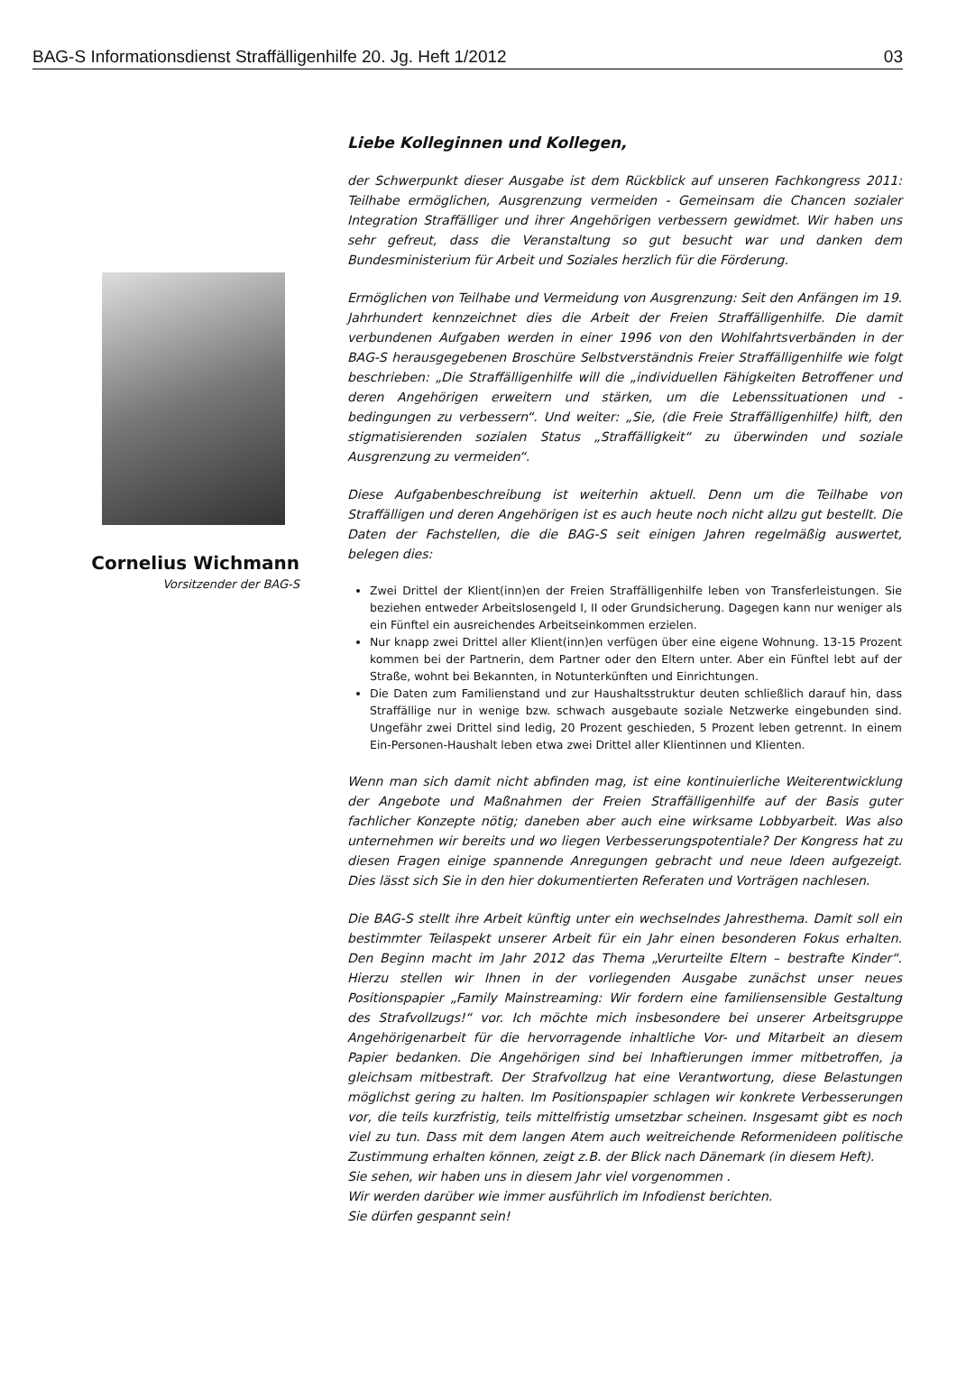BAG-S Informationsdienst Straffälligenhilfe 20. Jg. Heft 1/2012 03
Cornelius Wichmann
Vorsitzender der BAG-S
Liebe Kolleginnen und Kollegen,
der Schwerpunkt dieser Ausgabe ist dem Rückblick auf unseren Fachkongress 2011: Teilhabe ermöglichen, Ausgrenzung vermeiden - Gemeinsam die Chancen sozialer Integration Straffälliger und ihrer Angehörigen verbessern gewidmet. Wir haben uns sehr gefreut, dass die Veranstaltung so gut besucht war und danken dem Bundesministerium für Arbeit und Soziales herzlich für die Förderung.
Ermöglichen von Teilhabe und Vermeidung von Ausgrenzung: Seit den Anfängen im 19. Jahrhundert kennzeichnet dies die Arbeit der Freien Straffälligenhilfe. Die damit verbundenen Aufgaben werden in einer 1996 von den Wohlfahrtsverbänden in der BAG-S herausgegebenen Broschüre Selbstverständnis Freier Straffälligenhilfe wie folgt beschrieben: „Die Straffälligenhilfe will die „individuellen Fähigkeiten Betroffener und deren Angehörigen erweitern und stärken, um die Lebenssituationen und -bedingungen zu verbessern“. Und weiter: „Sie, (die Freie Straffälligenhilfe) hilft, den stigmatisierenden sozialen Status „Straffälligkeit“ zu überwinden und soziale Ausgrenzung zu vermeiden“.
Diese Aufgabenbeschreibung ist weiterhin aktuell. Denn um die Teilhabe von Straffälligen und deren Angehörigen ist es auch heute noch nicht allzu gut bestellt. Die Daten der Fachstellen, die die BAG-S seit einigen Jahren regelmäßig auswertet, belegen dies:
Zwei Drittel der Klient(inn)en der Freien Straffälligenhilfe leben von Transferleistungen. Sie beziehen entweder Arbeitslosengeld I, II oder Grundsicherung. Dagegen kann nur weniger als ein Fünftel ein ausreichendes Arbeitseinkommen erzielen.
Nur knapp zwei Drittel aller Klient(inn)en verfügen über eine eigene Wohnung. 13-15 Prozent kommen bei der Partnerin, dem Partner oder den Eltern unter. Aber ein Fünftel lebt auf der Straße, wohnt bei Bekannten, in Notunterkünften und Einrichtungen.
Die Daten zum Familienstand und zur Haushaltsstruktur deuten schließlich darauf hin, dass Straffällige nur in wenige bzw. schwach ausgebaute soziale Netzwerke eingebunden sind. Ungefähr zwei Drittel sind ledig, 20 Prozent geschieden, 5 Prozent leben getrennt. In einem Ein-Personen-Haushalt leben etwa zwei Drittel aller Klientinnen und Klienten.
Wenn man sich damit nicht abfinden mag, ist eine kontinuierliche Weiterentwicklung der Angebote und Maßnahmen der Freien Straffälligenhilfe auf der Basis guter fachlicher Konzepte nötig; daneben aber auch eine wirksame Lobbyarbeit. Was also unternehmen wir bereits und wo liegen Verbesserungspotentiale? Der Kongress hat zu diesen Fragen einige spannende Anregungen gebracht und neue Ideen aufgezeigt. Dies lässt sich Sie in den hier dokumentierten Referaten und Vorträgen nachlesen.
Die BAG-S stellt ihre Arbeit künftig unter ein wechselndes Jahresthema. Damit soll ein bestimmter Teilaspekt unserer Arbeit für ein Jahr einen besonderen Fokus erhalten. Den Beginn macht im Jahr 2012 das Thema „Verurteilte Eltern – bestrafte Kinder“. Hierzu stellen wir Ihnen in der vorliegenden Ausgabe zunächst unser neues Positionspapier „Family Mainstreaming: Wir fordern eine familiensensible Gestaltung des Strafvollzugs!“ vor. Ich möchte mich insbesondere bei unserer Arbeitsgruppe Angehörigenarbeit für die hervorragende inhaltliche Vor- und Mitarbeit an diesem Papier bedanken. Die Angehörigen sind bei Inhaftierungen immer mitbetroffen, ja gleichsam mitbestraft. Der Strafvollzug hat eine Verantwortung, diese Belastungen möglichst gering zu halten. Im Positionspapier schlagen wir konkrete Verbesserungen vor, die teils kurzfristig, teils mittelfristig umsetzbar scheinen. Insgesamt gibt es noch viel zu tun. Dass mit dem langen Atem auch weitreichende Reformenideen politische Zustimmung erhalten können, zeigt z.B. der Blick nach Dänemark (in diesem Heft).
Sie sehen, wir haben uns in diesem Jahr viel vorgenommen .
Wir werden darüber wie immer ausführlich im Infodienst berichten.
Sie dürfen gespannt sein!